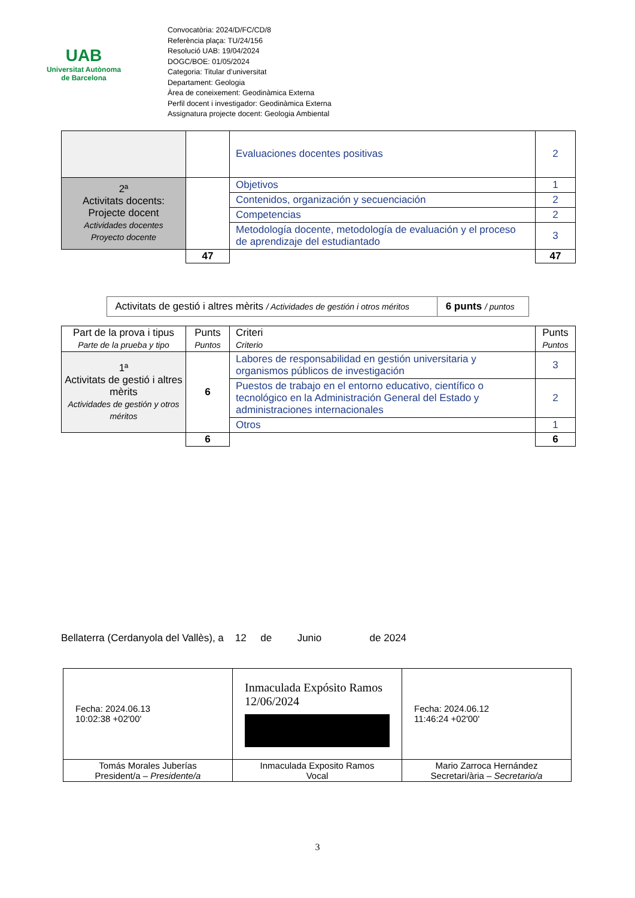UAB
Universitat Autònoma
de Barcelona
Convocatòria: 2024/D/FC/CD/8
Referència plaça: TU/24/156
Resolució UAB: 19/04/2024
DOGC/BOE: 01/05/2024
Categoria: Titular d’universitat
Departament: Geologia
Àrea de coneixement: Geodinàmica Externa
Perfil docent i investigador: Geodinàmica Externa
Assignatura projecte docent: Geologia Ambiental
| | | Evaluaciones docentes positivas | 2 |
| 2ª Activitats docents: Projecte docent Actividades docentes Proyecto docente | | Objetivos | 1 |
| | | Contenidos, organización y secuenciación | 2 |
| | | Competencias | 2 |
| | | Metodología docente, metodología de evaluación y el proceso de aprendizaje del estudiantado | 3 |
| | 47 | | 47 |
| Activitats de gestió i altres mèrits / Actividades de gestión i otros méritos | 6 punts / puntos |
| Part de la prova i tipus Parte de la prueba y tipo | Punts Puntos | Criteri Criterio | Punts Puntos |
| --- | --- | --- | --- |
| 1ª Activitats de gestió i altres mèrits Actividades de gestión y otros méritos | 6 | Labores de responsabilidad en gestión universitaria y organismos públicos de investigación | 3 |
| | | Puestos de trabajo en el entorno educativo, científico o tecnológico en la Administración General del Estado y administraciones internacionales | 2 |
| | | Otros | 1 |
| | 6 | | 6 |
Bellaterra (Cerdanyola del Vallès), a 12 de Junio de 2024
| Fecha: 2024.06.13 10:02:38 +02'00' | Inmaculada Expósito Ramos 12/06/2024 | Fecha: 2024.06.12 11:46:24 +02'00' |
| Tomás Morales Juberías President/a – Presidente/a | Inmaculada Exposito Ramos Vocal | Mario Zarroca Hernández Secretari/ària – Secretario/a |
3